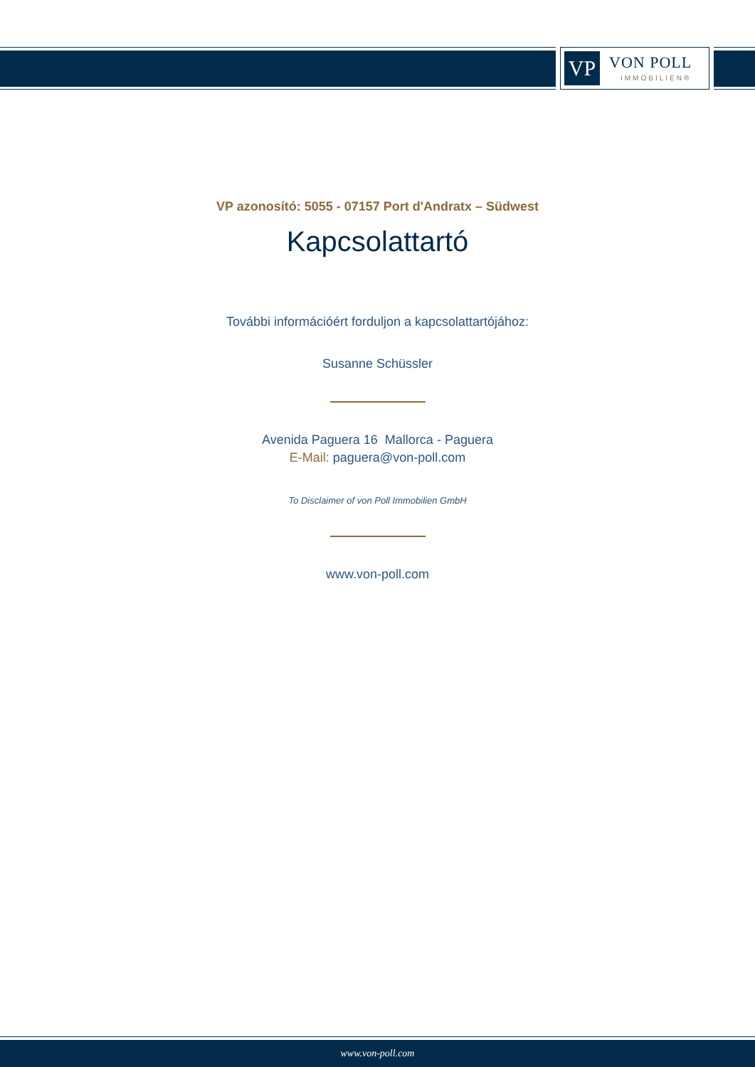VP VON POLL
IMMOBILIEN®
VP azonosító: 5055 - 07157 Port d'Andratx – Südwest
Kapcsolattartó
További információért forduljon a kapcsolattartójához:
Susanne Schüssler
Avenida Paguera 16 Mallorca - Paguera
E-Mail: paguera@von-poll.com
To Disclaimer of von Poll Immobilien GmbH
www.von-poll.com
www.von-poll.com